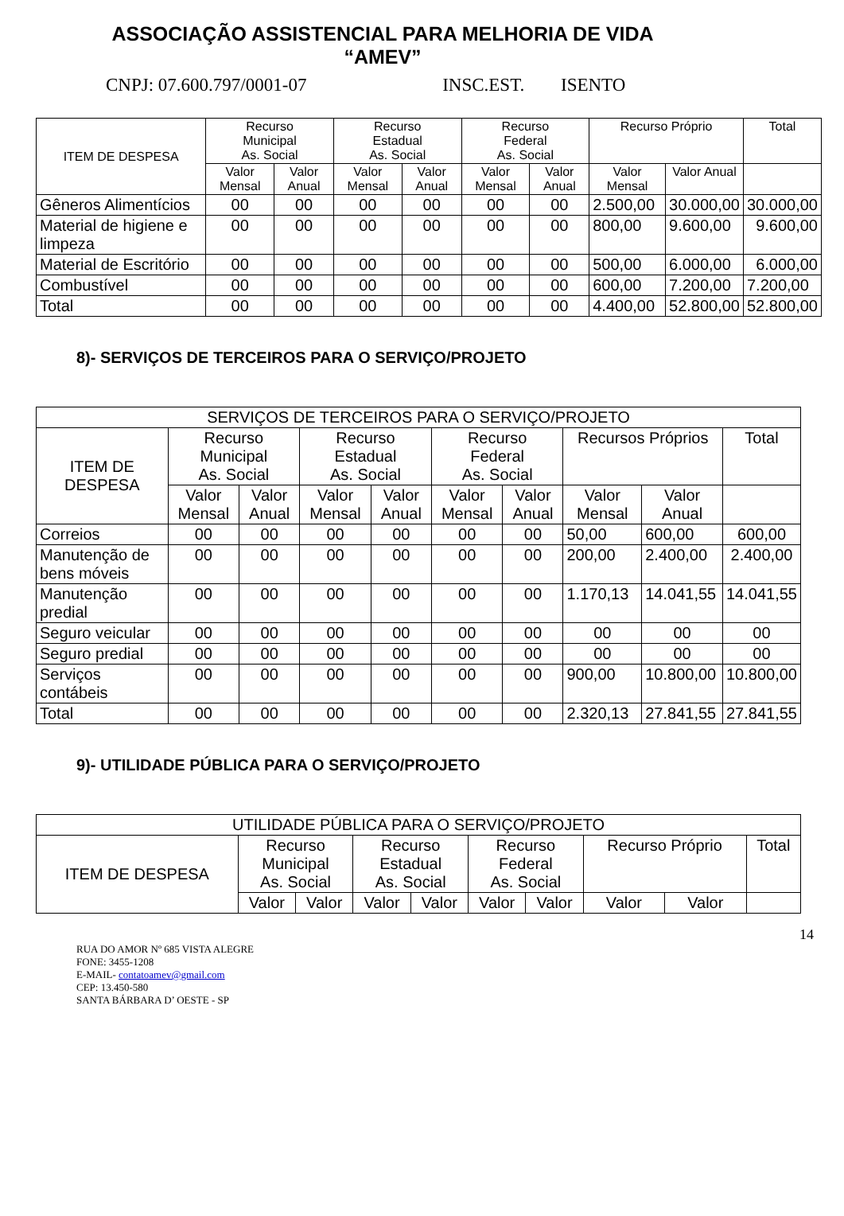ASSOCIAÇÃO ASSISTENCIAL PARA MELHORIA DE VIDA
“AMEV”
CNPJ: 07.600.797/0001-07 INSC.EST. ISENTO
| ITEM DE DESPESA | Recurso Municipal As. Social | | Recurso Estadual As. Social | | Recurso Federal As. Social | | Recurso Próprio | | Total |
| --- | --- | --- | --- | --- | --- | --- | --- | --- | --- |
| | Valor Mensal | Valor Anual | Valor Mensal | Valor Anual | Valor Mensal | Valor Anual | Valor Mensal | Valor Anual | |
| Gêneros Alimentícios | 00 | 00 | 00 | 00 | 00 | 00 | 2.500,00 | 30.000,00 | 30.000,00 |
| Material de higiene e limpeza | 00 | 00 | 00 | 00 | 00 | 00 | 800,00 | 9.600,00 | 9.600,00 |
| Material de Escritório | 00 | 00 | 00 | 00 | 00 | 00 | 500,00 | 6.000,00 | 6.000,00 |
| Combustível | 00 | 00 | 00 | 00 | 00 | 00 | 600,00 | 7.200,00 | 7.200,00 |
| Total | 00 | 00 | 00 | 00 | 00 | 00 | 4.400,00 | 52.800,00 | 52.800,00 |
8)- SERVIÇOS DE TERCEIROS PARA O SERVIÇO/PROJETO
| SERVIÇOS DE TERCEIROS PARA O SERVIÇO/PROJETO | | | | | | | | | |
| --- | --- | --- | --- | --- | --- | --- | --- | --- | --- |
| ITEM DE DESPESA | Recurso Municipal As. Social | | Recurso Estadual As. Social | | Recurso Federal As. Social | | Recursos Próprios | | Total |
| | Valor Mensal | Valor Anual | Valor Mensal | Valor Anual | Valor Mensal | Valor Anual | Valor Mensal | Valor Anual | |
| Correios | 00 | 00 | 00 | 00 | 00 | 00 | 50,00 | 600,00 | 600,00 |
| Manutenção de bens móveis | 00 | 00 | 00 | 00 | 00 | 00 | 200,00 | 2.400,00 | 2.400,00 |
| Manutenção predial | 00 | 00 | 00 | 00 | 00 | 00 | 1.170,13 | 14.041,55 | 14.041,55 |
| Seguro veicular | 00 | 00 | 00 | 00 | 00 | 00 | 00 | 00 | 00 |
| Seguro predial | 00 | 00 | 00 | 00 | 00 | 00 | 00 | 00 | 00 |
| Serviços contábeis | 00 | 00 | 00 | 00 | 00 | 00 | 900,00 | 10.800,00 | 10.800,00 |
| Total | 00 | 00 | 00 | 00 | 00 | 00 | 2.320,13 | 27.841,55 | 27.841,55 |
9)- UTILIDADE PÚBLICA PARA O SERVIÇO/PROJETO
| UTILIDADE PÚBLICA PARA O SERVIÇO/PROJETO | | | | | | | | | |
| --- | --- | --- | --- | --- | --- | --- | --- | --- | --- |
| ITEM DE DESPESA | Recurso Municipal As. Social | | Recurso Estadual As. Social | | Recurso Federal As. Social | | Recurso Próprio | | Total |
| | Valor | Valor | Valor | Valor | Valor | Valor | Valor | Valor | |
14
RUA DO AMOR Nº 685 VISTA ALEGRE
FONE: 3455-1208
E-MAIL- contatoamev@gmail.com
CEP: 13.450-580
SANTA BÁRBARA D’ OESTE - SP